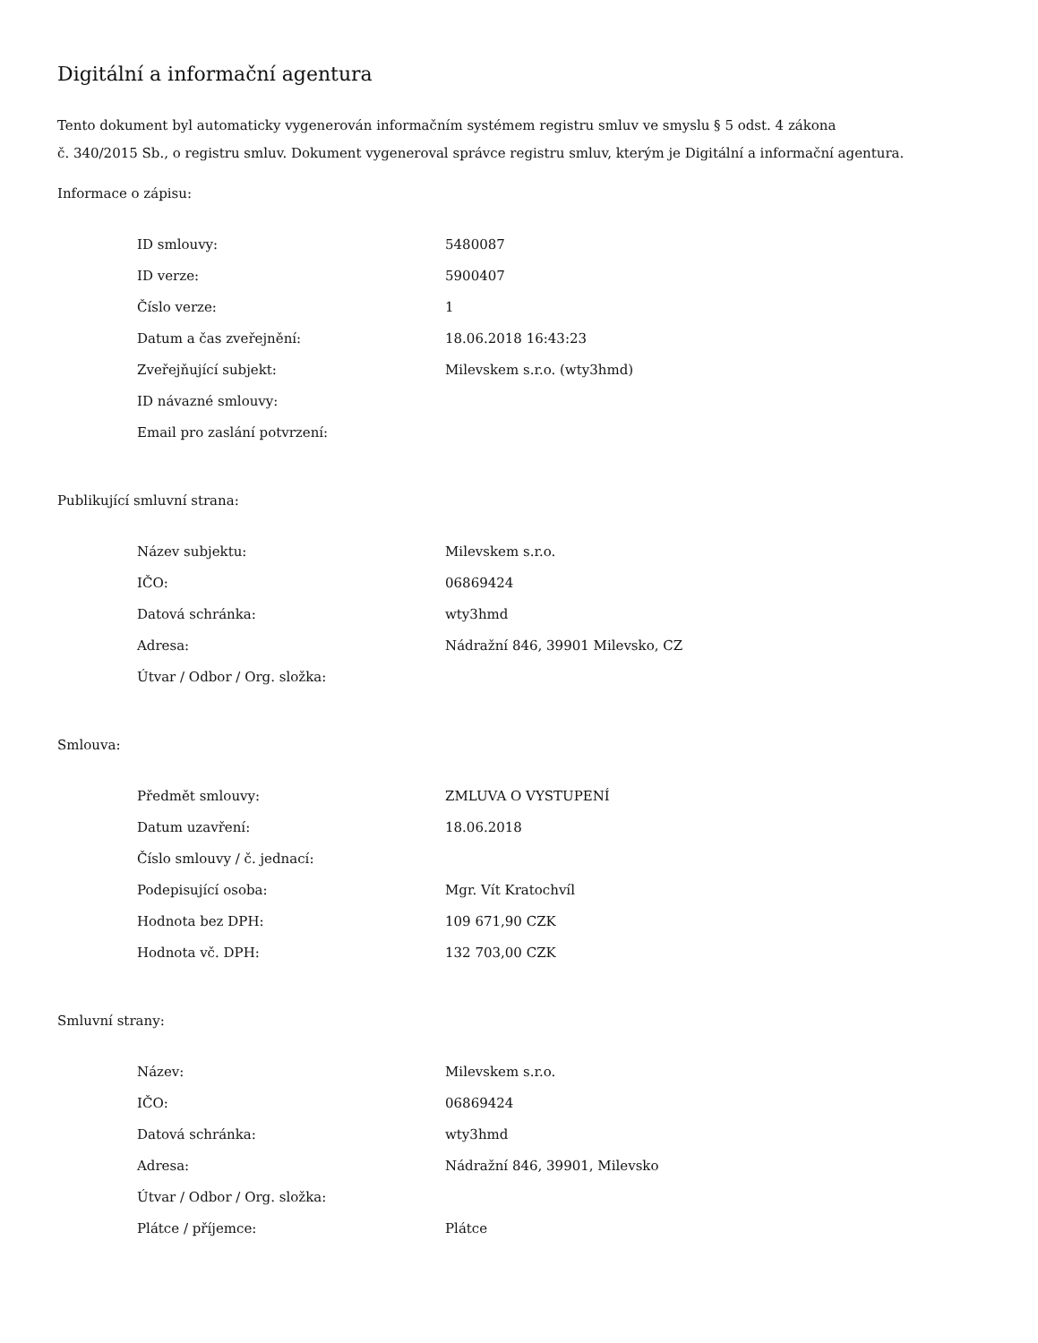Digitální a informační agentura
Tento dokument byl automaticky vygenerován informačním systémem registru smluv ve smyslu § 5 odst. 4 zákona
č. 340/2015 Sb., o registru smluv. Dokument vygeneroval správce registru smluv, kterým je Digitální a informační agentura.
Informace o zápisu:
| ID smlouvy: | 5480087 |
| ID verze: | 5900407 |
| Číslo verze: | 1 |
| Datum a čas zveřejnění: | 18.06.2018 16:43:23 |
| Zveřejňující subjekt: | Milevskem s.r.o. (wty3hmd) |
| ID návazné smlouvy: | |
| Email pro zaslání potvrzení: | |
Publikující smluvní strana:
| Název subjektu: | Milevskem s.r.o. |
| IČO: | 06869424 |
| Datová schránka: | wty3hmd |
| Adresa: | Nádražní 846, 39901 Milevsko, CZ |
| Útvar / Odbor / Org. složka: | |
Smlouva:
| Předmět smlouvy: | ZMLUVA O VYSTUPENÍ |
| Datum uzavření: | 18.06.2018 |
| Číslo smlouvy / č. jednací: | |
| Podepisující osoba: | Mgr. Vít Kratochvíl |
| Hodnota bez DPH: | 109 671,90 CZK |
| Hodnota vč. DPH: | 132 703,00 CZK |
Smluvní strany:
| Název: | Milevskem s.r.o. |
| IČO: | 06869424 |
| Datová schránka: | wty3hmd |
| Adresa: | Nádražní 846, 39901, Milevsko |
| Útvar / Odbor / Org. složka: | |
| Plátce / příjemce: | Plátce |